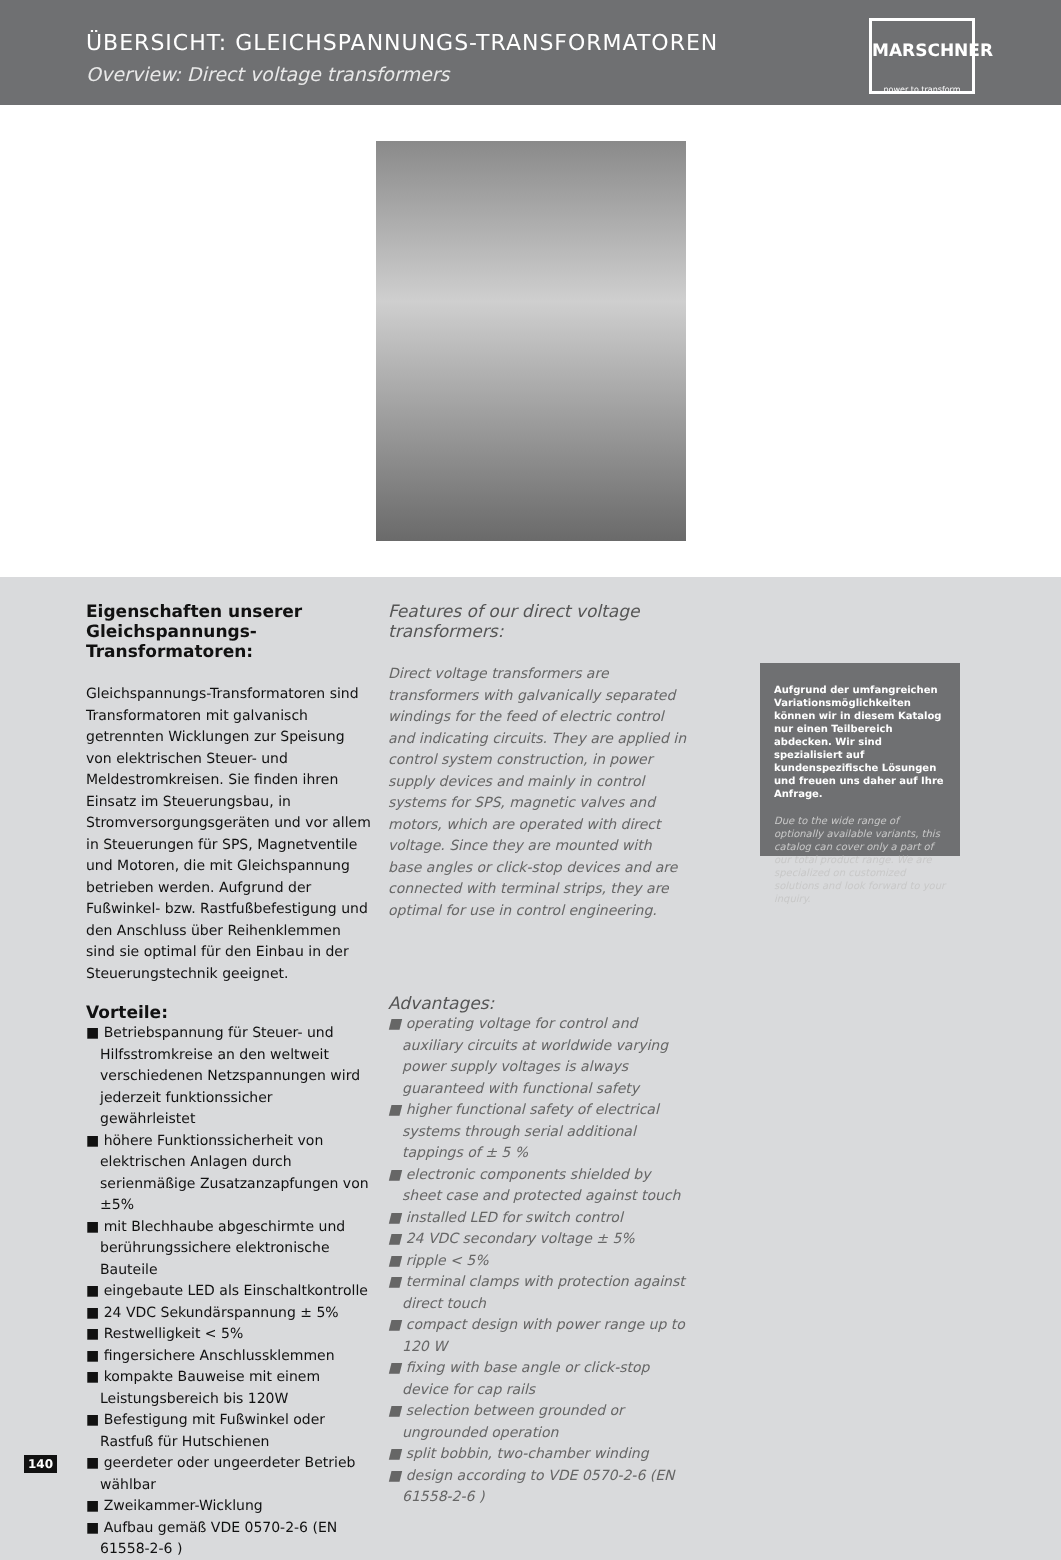ÜBERSICHT: GLEICHSPANNUNGS-TRANSFORMATOREN
Overview: Direct voltage transformers
MARSCHNER
power to transform
Eigenschaften unserer Gleich­spannungs-Transformatoren:
Gleichspannungs-Transformatoren sind Transformatoren mit galvanisch getrennten Wicklungen zur Speisung von elektrischen Steuer- und Meldestromkreisen. Sie finden ihren Einsatz im Steuerungsbau, in Stromversorgungsgeräten und vor allem in Steuerungen für SPS, Magnetventile und Motoren, die mit Gleichspannung betrieben werden. Aufgrund der Fußwinkel- bzw. Rastfußbefestigung und den Anschluss über Reihenklemmen sind sie optimal für den Einbau in der Steuerungstechnik geeignet.
Vorteile:
■ Betriebspannung für Steuer- und Hilfsstromkreise an den weltweit verschiedenen Netzspannungen wird jederzeit funktionssicher gewährleistet
■ höhere Funktionssicherheit von elektrischen Anlagen durch serienmäßige Zusatzanzapfungen von ±5%
■ mit Blechhaube abgeschirmte und berührungssichere elektronische Bauteile
■ eingebaute LED als Einschaltkontrolle
■ 24 VDC Sekundärspannung ± 5%
■ Restwelligkeit < 5%
■ fingersichere Anschlussklemmen
■ kompakte Bauweise mit einem Leistungsbereich bis 120W
■ Befestigung mit Fußwinkel oder Rastfuß für Hutschienen
■ geerdeter oder ungeerdeter Betrieb wählbar
■ Zweikammer-Wicklung
■ Aufbau gemäß VDE 0570-2-6 (EN 61558-2-6 )
Features of our direct voltage transformers:
Direct voltage transformers are transformers with galvanically separated windings for the feed of electric control and indicating circuits. They are applied in control system construction, in power supply devices and mainly in control systems for SPS, magnetic valves and motors, which are operated with direct voltage. Since they are mounted with base angles or click-stop devices and are connected with terminal strips, they are optimal for use in control engineering.
Advantages:
■ operating voltage for control and auxiliary circuits at worldwide varying power supply voltages is always guaranteed with functional safety
■ higher functional safety of electrical systems through serial additional tappings of ± 5 %
■ electronic components shielded by sheet case and protected against touch
■ installed LED for switch control
■ 24 VDC secondary voltage ± 5%
■ ripple < 5%
■ terminal clamps with protection against direct touch
■ compact design with power range up to 120 W
■ fixing with base angle or click-stop device for cap rails
■ selection between grounded or ungrounded operation
■ split bobbin, two-chamber winding
■ design according to VDE 0570-2-6 (EN 61558-2-6 )
Aufgrund der umfangreichen Variationsmöglichkeiten können wir in diesem Katalog nur einen Teilbereich abdecken. Wir sind spezialisiert auf kundenspezifische Lösungen und freuen uns daher auf Ihre Anfrage.
Due to the wide range of optionally available variants, this catalog can cover only a part of our total product range. We are specialized on customized solutions and look forward to your inquiry.
140